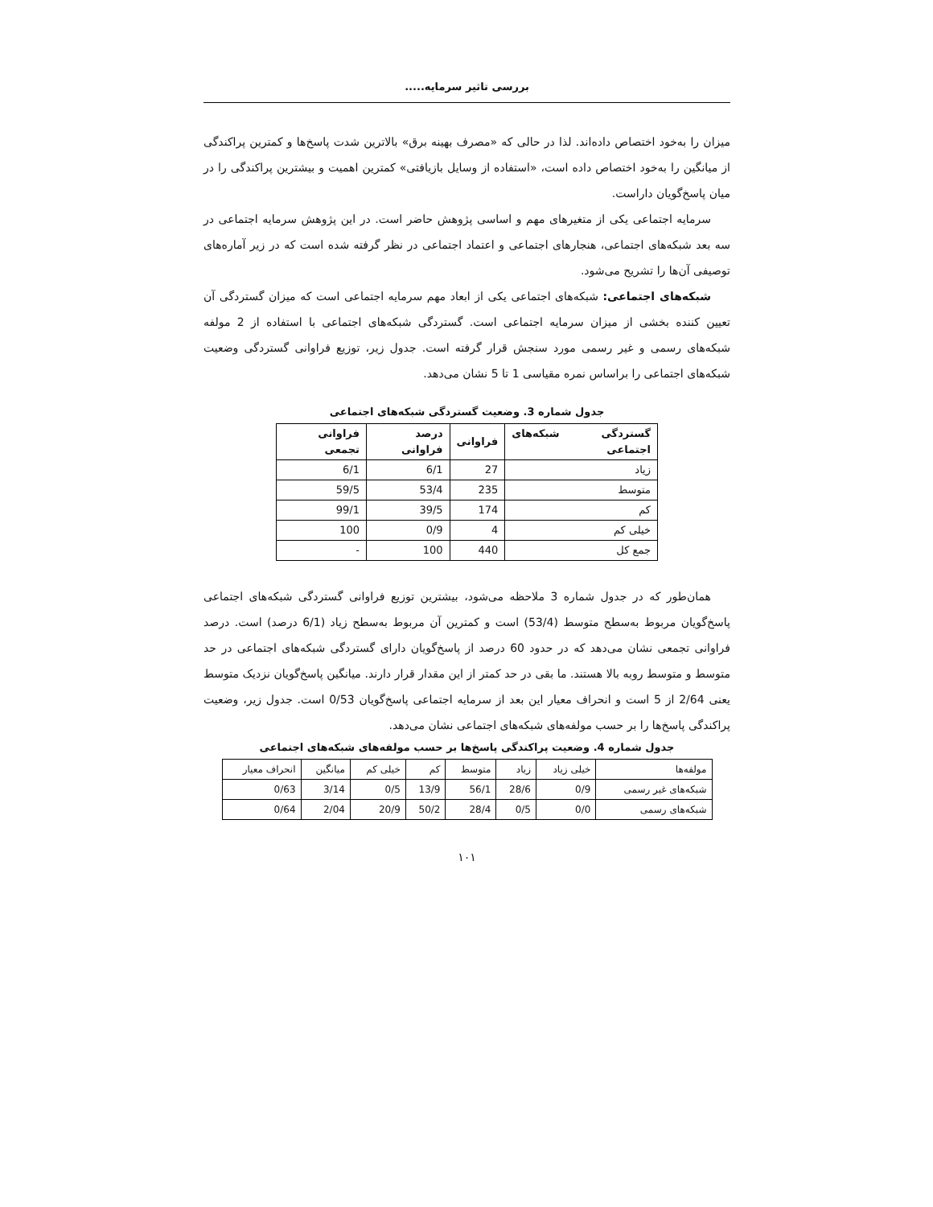بررسی تاثیر سرمایه.....
میزان را به‌خود اختصاص داده‌اند. لذا در حالی که «مصرف بهینه برق» بالاترین شدت پاسخ‌ها و کمترین پراکندگی از میانگین را به‌خود اختصاص داده است، «استفاده از وسایل بازیافتی» کمترین اهمیت و بیشترین پراکندگی را در میان پاسخ‌گویان داراست.
سرمایه اجتماعی یکی از متغیرهای مهم و اساسی پژوهش حاضر است. در این پژوهش سرمایه اجتماعی در سه بعد شبکه‌های اجتماعی، هنجارهای اجتماعی و اعتماد اجتماعی در نظر گرفته شده است که در زیر آماره‌های توصیفی آن‌ها را تشریح می‌شود.
شبکه‌های اجتماعی: شبکه‌های اجتماعی یکی از ابعاد مهم سرمایه اجتماعی است که میزان گستردگی آن تعیین کننده بخشی از میزان سرمایه اجتماعی است. گستردگی شبکه‌های اجتماعی با استفاده از 2 مولفه شبکه‌های رسمی و غیر رسمی مورد سنجش قرار گرفته است. جدول زیر، توزیع فراوانی گستردگی وضعیت شبکه‌های اجتماعی را براساس نمره مقیاسی 1 تا 5 نشان می‌دهد.
جدول شماره 3. وضعیت گستردگی شبکه‌های اجتماعی
| گستردگی شبکه‌های اجتماعی | فراوانی | درصد فراوانی | فراوانی تجمعی |
| --- | --- | --- | --- |
| زیاد | 27 | 6/1 | 6/1 |
| متوسط | 235 | 53/4 | 59/5 |
| کم | 174 | 39/5 | 99/1 |
| خیلی کم | 4 | 0/9 | 100 |
| جمع کل | 440 | 100 | - |
همان‌طور که در جدول شماره 3 ملاحظه می‌شود، بیشترین توزیع فراوانی گستردگی شبکه‌های اجتماعی پاسخ‌گویان مربوط به‌سطح متوسط (53/4) است و کمترین آن مربوط به‌سطح زیاد (6/1 درصد) است. درصد فراوانی تجمعی نشان می‌دهد که در حدود 60 درصد از پاسخ‌گویان دارای گستردگی شبکه‌های اجتماعی در حد متوسط و متوسط روبه بالا هستند. ما بقی در حد کمتر از این مقدار قرار دارند. میانگین پاسخ‌گویان نزدیک متوسط یعنی 2/64 از 5 است و انحراف معیار این بعد از سرمایه اجتماعی پاسخ‌گویان 0/53 است. جدول زیر، وضعیت پراکندگی پاسخ‌ها را بر حسب مولفه‌های شبکه‌های اجتماعی نشان می‌دهد.
جدول شماره 4. وضعیت پراکندگی پاسخ‌ها بر حسب مولفه‌های شبکه‌های اجتماعی
| مولفه‌ها | خیلی زیاد | زیاد | متوسط | کم | خیلی کم | میانگین | انحراف معیار |
| --- | --- | --- | --- | --- | --- | --- | --- |
| شبکه‌های غیر رسمی | 0/9 | 28/6 | 56/1 | 13/9 | 0/5 | 3/14 | 0/63 |
| شبکه‌های رسمی | 0/0 | 0/5 | 28/4 | 50/2 | 20/9 | 2/04 | 0/64 |
۱۰۱